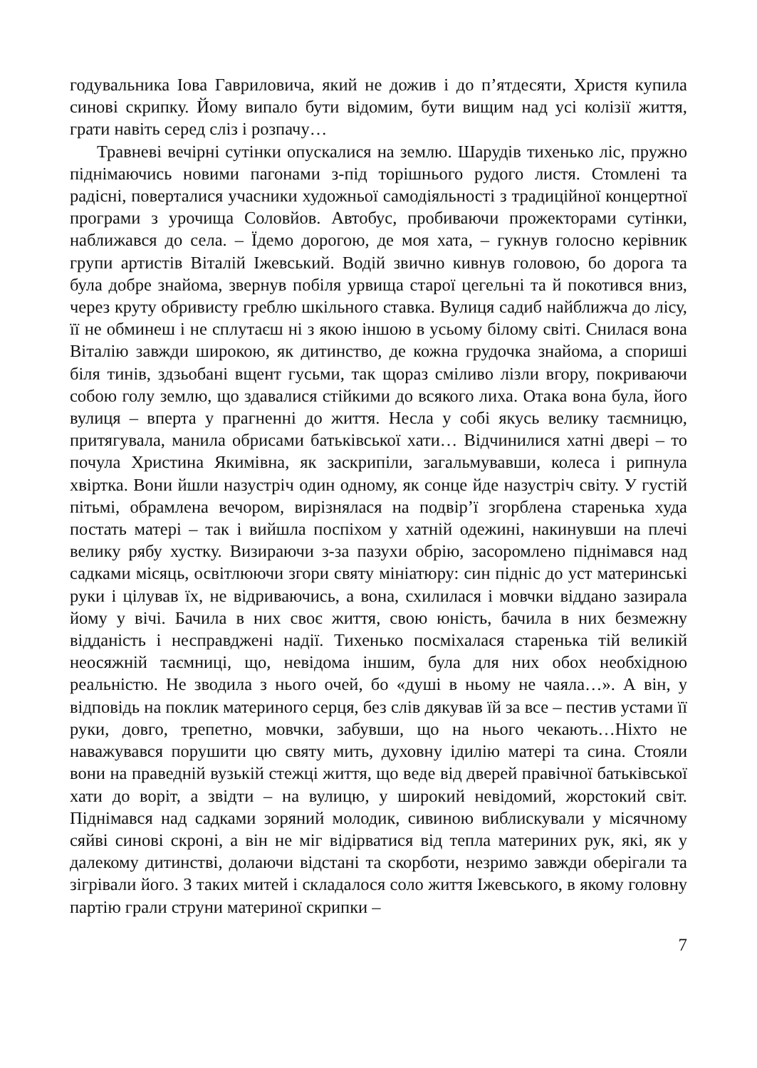годувальника Іова Гавриловича, який не дожив і до п’ятдесяти, Христя купила синові скрипку. Йому випало бути відомим, бути вищим над усі колізії життя, грати навіть серед сліз і розпачу…
Травневі вечірні сутінки опускалися на землю. Шарудів тихенько ліс, пружно піднімаючись новими пагонами з-під торішнього рудого листя. Стомлені та радісні, поверталися учасники художньої самодіяльності з традиційної концертної програми з урочища Соловйов. Автобус, пробиваючи прожекторами сутінки, наближався до села. – Їдемо дорогою, де моя хата, – гукнув голосно керівник групи артистів Віталій Іжевський. Водій звично кивнув головою, бо дорога та була добре знайома, звернув побіля урвища старої цегельні та й покотився вниз, через круту обривисту греблю шкільного ставка. Вулиця садиб найближча до лісу, її не обминеш і не сплутаєш ні з якою іншою в усьому білому світі. Снилася вона Віталію завжди широкою, як дитинство, де кожна грудочка знайома, а спориші біля тинів, здзьобані вщент гусьми, так щораз сміливо лізли вгору, покриваючи собою голу землю, що здавалися стійкими до всякого лиха. Отака вона була, його вулиця – вперта у прагненні до життя. Несла у собі якусь велику таємницю, притягувала, манила обрисами батьківської хати… Відчинилися хатні двері – то почула Христина Якимівна, як заскрипіли, загальмувавши, колеса і рипнула хвіртка. Вони йшли назустріч один одному, як сонце йде назустріч світу. У густій пітьмі, обрамлена вечором, вирізнялася на подвір’ї згорблена старенька худа постать матері – так і вийшла поспіхом у хатній одежині, накинувши на плечі велику рябу хустку. Визираючи з-за пазухи обрію, засоромлено піднімався над садками місяць, освітлюючи згори святу мініатюру: син підніс до уст материнські руки і цілував їх, не відриваючись, а вона, схилилася і мовчки віддано зазирала йому у вічі. Бачила в них своє життя, свою юність, бачила в них безмежну відданість і несправджені надії. Тихенько посміхалася старенька тій великій неосяжній таємниці, що, невідома іншим, була для них обох необхідною реальністю. Не зводила з нього очей, бо «душі в ньому не чаяла…». А він, у відповідь на поклик материного серця, без слів дякував їй за все – пестив устами її руки, довго, трепетно, мовчки, забувши, що на нього чекають…Ніхто не наважувався порушити цю святу мить, духовну ідилію матері та сина. Стояли вони на праведній вузькій стежці життя, що веде від дверей правічної батьківської хати до воріт, а звідти – на вулицю, у широкий невідомий, жорстокий світ. Піднімався над садками зоряний молодик, сивиною виблискували у місячному сяйві синові скроні, а він не міг відірватися від тепла материних рук, які, як у далекому дитинстві, долаючи відстані та скорботи, незримо завжди оберігали та зігрівали його. З таких митей і складалося соло життя Іжевського, в якому головну партію грали струни материної скрипки –
7